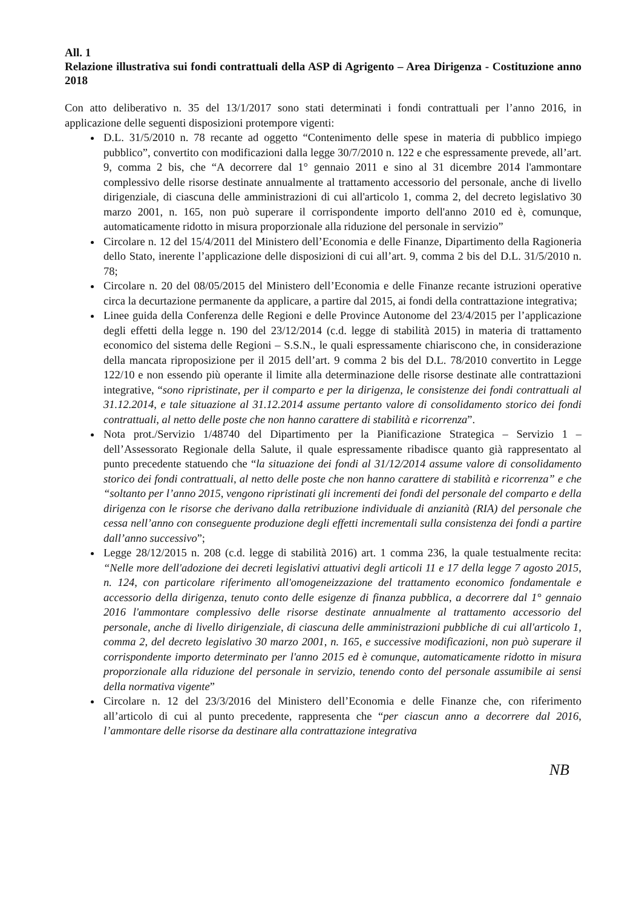All. 1
Relazione illustrativa sui fondi contrattuali della ASP di Agrigento – Area Dirigenza - Costituzione anno 2018
Con atto deliberativo n. 35 del 13/1/2017 sono stati determinati i fondi contrattuali per l’anno 2016, in applicazione delle seguenti disposizioni protempore vigenti:
D.L. 31/5/2010 n. 78 recante ad oggetto “Contenimento delle spese in materia di pubblico impiego pubblico”, convertito con modificazioni dalla legge 30/7/2010 n. 122 e che espressamente prevede, all’art. 9, comma 2 bis, che “A decorrere dal 1° gennaio 2011 e sino al 31 dicembre 2014 l'ammontare complessivo delle risorse destinate annualmente al trattamento accessorio del personale, anche di livello dirigenziale, di ciascuna delle amministrazioni di cui all'articolo 1, comma 2, del decreto legislativo 30 marzo 2001, n. 165, non può superare il corrispondente importo dell'anno 2010 ed è, comunque, automaticamente ridotto in misura proporzionale alla riduzione del personale in servizio”
Circolare n. 12 del 15/4/2011 del Ministero dell’Economia e delle Finanze, Dipartimento della Ragioneria dello Stato, inerente l’applicazione delle disposizioni di cui all’art. 9, comma 2 bis del D.L. 31/5/2010 n. 78;
Circolare n. 20 del 08/05/2015 del Ministero dell’Economia e delle Finanze recante istruzioni operative circa la decurtazione permanente da applicare, a partire dal 2015, ai fondi della contrattazione integrativa;
Linee guida della Conferenza delle Regioni e delle Province Autonome del 23/4/2015 per l’applicazione degli effetti della legge n. 190 del 23/12/2014 (c.d. legge di stabilità 2015) in materia di trattamento economico del sistema delle Regioni – S.S.N., le quali espressamente chiariscono che, in considerazione della mancata riproposizione per il 2015 dell’art. 9 comma 2 bis del D.L. 78/2010 convertito in Legge 122/10 e non essendo più operante il limite alla determinazione delle risorse destinate alle contrattazioni integrative, “sono ripristinate, per il comparto e per la dirigenza, le consistenze dei fondi contrattuali al 31.12.2014, e tale situazione al 31.12.2014 assume pertanto valore di consolidamento storico dei fondi contrattuali, al netto delle poste che non hanno carattere di stabilità e ricorrenza”.
Nota prot./Servizio 1/48740 del Dipartimento per la Pianificazione Strategica – Servizio 1 – dell’Assessorato Regionale della Salute, il quale espressamente ribadisce quanto già rappresentato al punto precedente statuendo che “la situazione dei fondi al 31/12/2014 assume valore di consolidamento storico dei fondi contrattuali, al netto delle poste che non hanno carattere di stabilità e ricorrenza” e che “soltanto per l’anno 2015, vengono ripristinati gli incrementi dei fondi del personale del comparto e della dirigenza con le risorse che derivano dalla retribuzione individuale di anzianità (RIA) del personale che cessa nell’anno con conseguente produzione degli effetti incrementali sulla consistenza dei fondi a partire dall’anno successivo”;
Legge 28/12/2015 n. 208 (c.d. legge di stabilità 2016) art. 1 comma 236, la quale testualmente recita: “Nelle more dell'adozione dei decreti legislativi attuativi degli articoli 11 e 17 della legge 7 agosto 2015, n. 124, con particolare riferimento all'omogeneizzazione del trattamento economico fondamentale e accessorio della dirigenza, tenuto conto delle esigenze di finanza pubblica, a decorrere dal 1° gennaio 2016 l'ammontare complessivo delle risorse destinate annualmente al trattamento accessorio del personale, anche di livello dirigenziale, di ciascuna delle amministrazioni pubbliche di cui all'articolo 1, comma 2, del decreto legislativo 30 marzo 2001, n. 165, e successive modificazioni, non può superare il corrispondente importo determinato per l'anno 2015 ed è comunque, automaticamente ridotto in misura proporzionale alla riduzione del personale in servizio, tenendo conto del personale assumibile ai sensi della normativa vigente”
Circolare n. 12 del 23/3/2016 del Ministero dell’Economia e delle Finanze che, con riferimento all’articolo di cui al punto precedente, rappresenta che “per ciascun anno a decorrere dal 2016, l’ammontare delle risorse da destinare alla contrattazione integrativa
NB